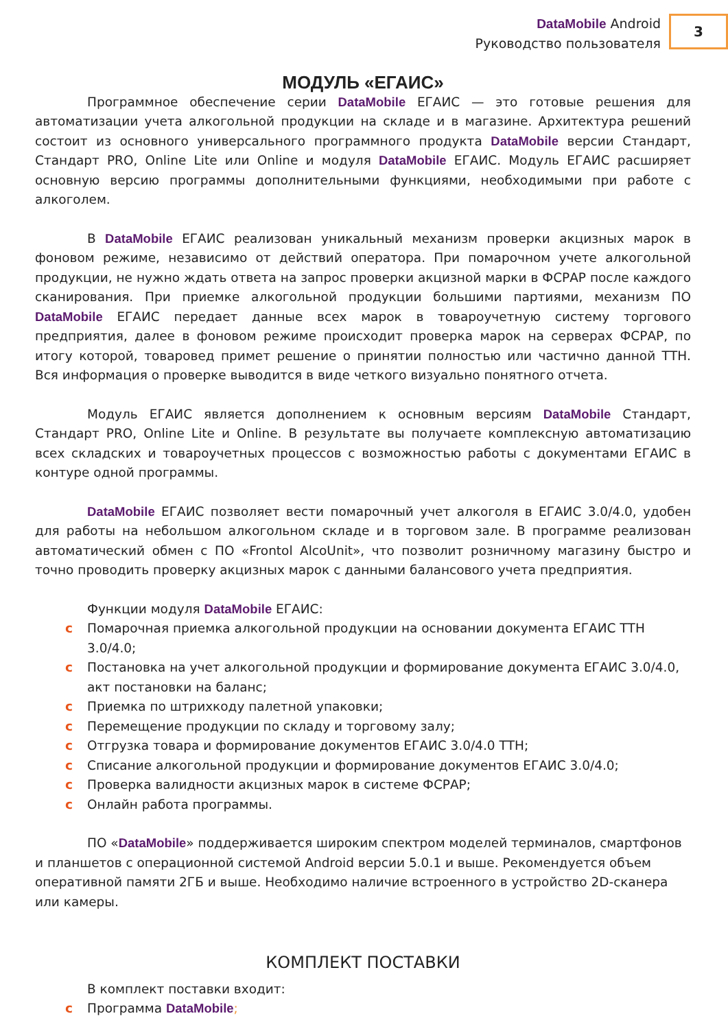DataMobile Android
Руководство пользователя
3
МОДУЛЬ «ЕГАИС»
Программное обеспечение серии DataMobile ЕГАИС — это готовые решения для автоматизации учета алкогольной продукции на складе и в магазине. Архитектура решений состоит из основного универсального программного продукта DataMobile версии Стандарт, Стандарт PRO, Online Lite или Online и модуля DataMobile ЕГАИС. Модуль ЕГАИС расширяет основную версию программы дополнительными функциями, необходимыми при работе с алкоголем.
В DataMobile ЕГАИС реализован уникальный механизм проверки акцизных марок в фоновом режиме, независимо от действий оператора. При помарочном учете алкогольной продукции, не нужно ждать ответа на запрос проверки акцизной марки в ФСРАР после каждого сканирования. При приемке алкогольной продукции большими партиями, механизм ПО DataMobile ЕГАИС передает данные всех марок в товароучетную систему торгового предприятия, далее в фоновом режиме происходит проверка марок на серверах ФСРАР, по итогу которой, товаровед примет решение о принятии полностью или частично данной ТТН. Вся информация о проверке выводится в виде четкого визуально понятного отчета.
Модуль ЕГАИС является дополнением к основным версиям DataMobile Стандарт, Стандарт PRO, Online Lite и Online. В результате вы получаете комплексную автоматизацию всех складских и товароучетных процессов с возможностью работы с документами ЕГАИС в контуре одной программы.
DataMobile ЕГАИС позволяет вести помарочный учет алкоголя в ЕГАИС 3.0/4.0, удобен для работы на небольшом алкогольном складе и в торговом зале. В программе реализован автоматический обмен с ПО «Frontol AlcoUnit», что позволит розничному магазину быстро и точно проводить проверку акцизных марок с данными балансового учета предприятия.
Функции модуля DataMobile ЕГАИС:
c Помарочная приемка алкогольной продукции на основании документа ЕГАИС ТТН 3.0/4.0;
c Постановка на учет алкогольной продукции и формирование документа ЕГАИС 3.0/4.0, акт постановки на баланс;
c Приемка по штрихкоду палетной упаковки;
c Перемещение продукции по складу и торговому залу;
c Отгрузка товара и формирование документов ЕГАИС 3.0/4.0 ТТН;
c Списание алкогольной продукции и формирование документов ЕГАИС 3.0/4.0;
c Проверка валидности акцизных марок в системе ФСРАР;
c Онлайн работа программы.
ПО «DataMobile» поддерживается широким спектром моделей терминалов, смартфонов и планшетов с операционной системой Android версии 5.0.1 и выше. Рекомендуется объем оперативной памяти 2ГБ и выше. Необходимо наличие встроенного в устройство 2D-сканера или камеры.
КОМПЛЕКТ ПОСТАВКИ
В комплект поставки входит:
c Программа DataMobile;